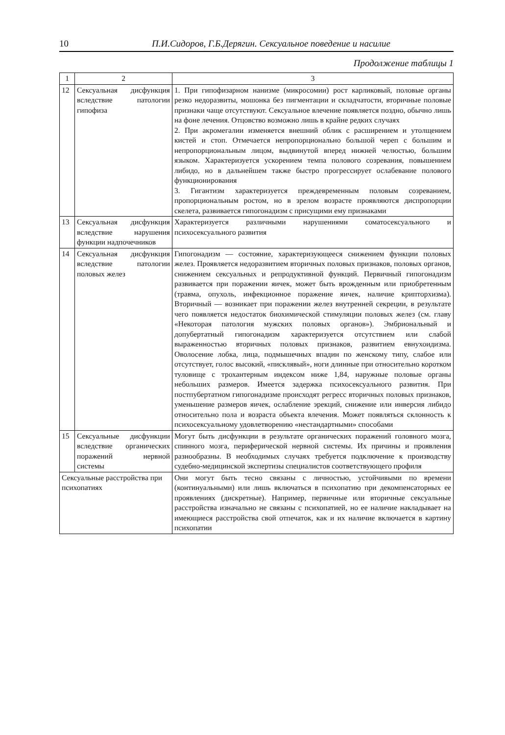10 П.И.Сидоров, Г.Б.Дерягин. Сексуальное поведение и насилие
Продолжение таблицы 1
| 1 | 2 | 3 |
| 12 | Сексуальная дисфункция вследствие патологии гипофиза | 1. При гипофизарном нанизме (микросомии) рост карликовый, половые органы резко недоразвиты, мошонка без пигментации и складчатости, вторичные половые признаки чаще отсутствуют. Сексуальное влечение появляется поздно, обычно лишь на фоне лечения. Отцовство возможно лишь в крайне редких случаях 2. При акромегалии изменяется внешний облик с расширением и утолщением кистей и стоп. Отмечается непропорционально большой череп с большим и непропорциональным лицом, выдвинутой вперед нижней челюстью, большим языком. Характеризуется ускорением темпа полового созревания, повышением либидо, но в дальнейшем также быстро прогрессирует ослабевание полового функционирования 3. Гигантизм характеризуется преждевременным половым созреванием, пропорциональным ростом, но в зрелом возрасте проявляются диспропорции скелета, развивается гипогонадизм с присущими ему признаками |
| 13 | Сексуальная дисфункция вследствие нарушения функции надпочечников | Характеризуется различными нарушениями соматосексуального и психосексуального развития |
| 14 | Сексуальная дисфункция вследствие патологии половых желез | Гипогонадизм — состояние, характеризующееся снижением функции половых желез. Проявляется недоразвитием вторичных половых признаков, половых органов, снижением сексуальных и репродуктивной функций. Первичный гипогонадизм развивается при поражении яичек, может быть врожденным или приобретенным (травма, опухоль, инфекционное поражение яичек, наличие крипторхизма). Вторичный — возникает при поражении желез внутренней секреции, в результате чего появляется недостаток биохимической стимуляции половых желез (см. главу «Некоторая патология мужских половых органов»). Эмбриональный и допубертатный гипогонадизм характеризуется отсутствием или слабой выраженностью вторичных половых признаков, развитием евнухоидизма. Оволосение лобка, лица, подмышечных впадин по женскому типу, слабое или отсутствует, голос высокий, «писклявый», ноги длинные при относительно коротком туловище с трохантерным индексом ниже 1,84, наружные половые органы небольших размеров. Имеется задержка психосексуального развития. При постпубертатном гипогонадизме происходят регресс вторичных половых признаков, уменьшение размеров яичек, ослабление эрекций, снижение или инверсия либидо относительно пола и возраста объекта влечения. Может появляться склонность к психосексуальному удовлетворению «нестандартными» способами |
| 15 | Сексуальные дисфункции вследствие органических поражений нервной системы | Могут быть дисфункции в результате органических поражений головного мозга, спинного мозга, периферической нервной системы. Их причины и проявления разнообразны. В необходимых случаях требуется подключение к производству судебно-медицинской экспертизы специалистов соответствующего профиля |
| Сексуальные расстройства при психопатиях | | Они могут быть тесно связаны с личностью, устойчивыми по времени (континуальными) или лишь включаться в психопатию при декомпенсаторных ее проявлениях (дискретные). Например, первичные или вторичные сексуальные расстройства изначально не связаны с психопатией, но ее наличие накладывает на имеющиеся расстройства свой отпечаток, как и их наличие включается в картину психопатии |